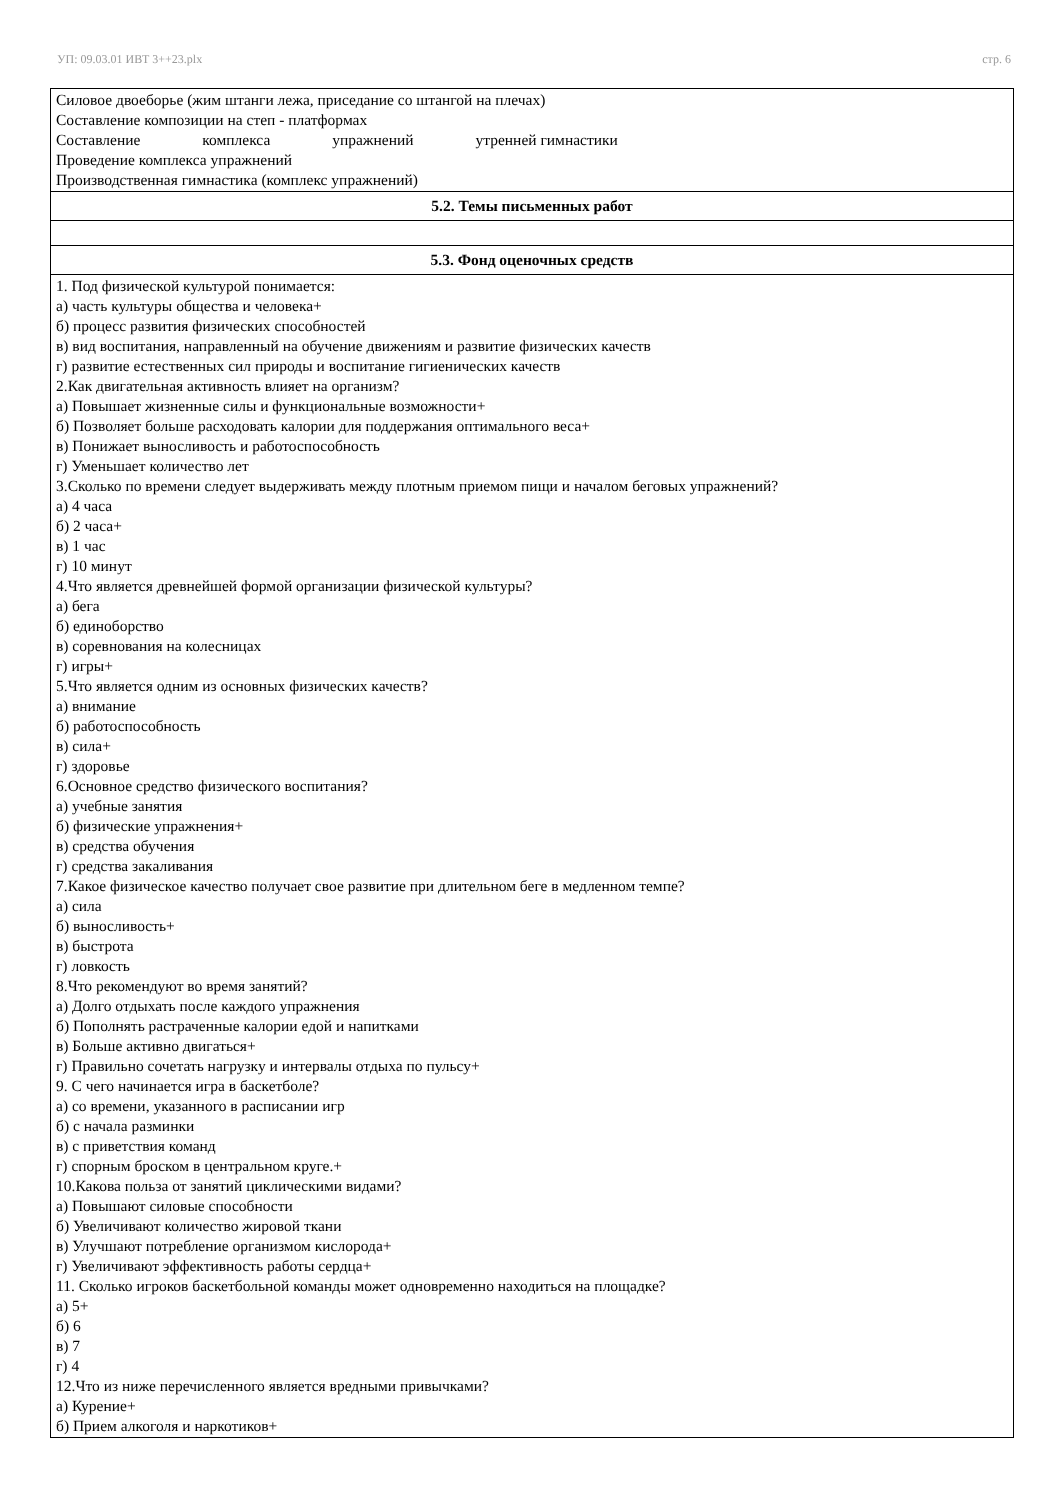УП: 09.03.01 ИВТ 3++23.plx стр. 6
| Силовое двоеборье (жим штанги лежа, приседание со штангой на плечах) Составление композиции на степ - платформах Составление комплекса упражнений утренней гимнастики Проведение комплекса упражнений Производственная гимнастика (комплекс упражнений) |
| 5.2. Темы письменных работ |
| 5.3. Фонд оценочных средств |
| 1. Под физической культурой понимается: а) часть культуры общества и человека+ б) процесс развития физических способностей в) вид воспитания, направленный на обучение движениям и развитие физических качеств г) развитие естественных сил природы и воспитание гигиенических качеств 2.Как двигательная активность влияет на организм? а) Повышает жизненные силы и функциональные возможности+ б) Позволяет больше расходовать калории для поддержания оптимального веса+ в) Понижает выносливость и работоспособность г) Уменьшает количество лет 3.Сколько по времени следует выдерживать между плотным приемом пищи и началом беговых упражнений? а) 4 часа б) 2 часа+ в) 1 час г) 10 минут 4.Что является древнейшей формой организации физической культуры? а) бега б) единоборство в) соревнования на колесницах г) игры+ 5.Что является одним из основных физических качеств? а) внимание б) работоспособность в) сила+ г) здоровье 6.Основное средство физического воспитания? а) учебные занятия б) физические упражнения+ в) средства обучения г) средства закаливания 7.Какое физическое качество получает свое развитие при длительном беге в медленном темпе? а) сила б) выносливость+ в) быстрота г) ловкость 8.Что рекомендуют во время занятий? а) Долго отдыхать после каждого упражнения б) Пополнять растраченные калории едой и напитками в) Больше активно двигаться+ г) Правильно сочетать нагрузку и интервалы отдыха по пульсу+ 9. С чего начинается игра в баскетболе? а) со времени, указанного в расписании игр б) с начала разминки в) с приветствия команд г) спорным броском в центральном круге.+ 10.Какова польза от занятий циклическими видами? а) Повышают силовые способности б) Увеличивают количество жировой ткани в) Улучшают потребление организмом кислорода+ г) Увеличивают эффективность работы сердца+ 11. Сколько игроков баскетбольной команды может одновременно находиться на площадке? а) 5+ б) 6 в) 7 г) 4 12.Что из ниже перечисленного является вредными привычками? а) Курение+ б) Прием алкоголя и наркотиков+ |